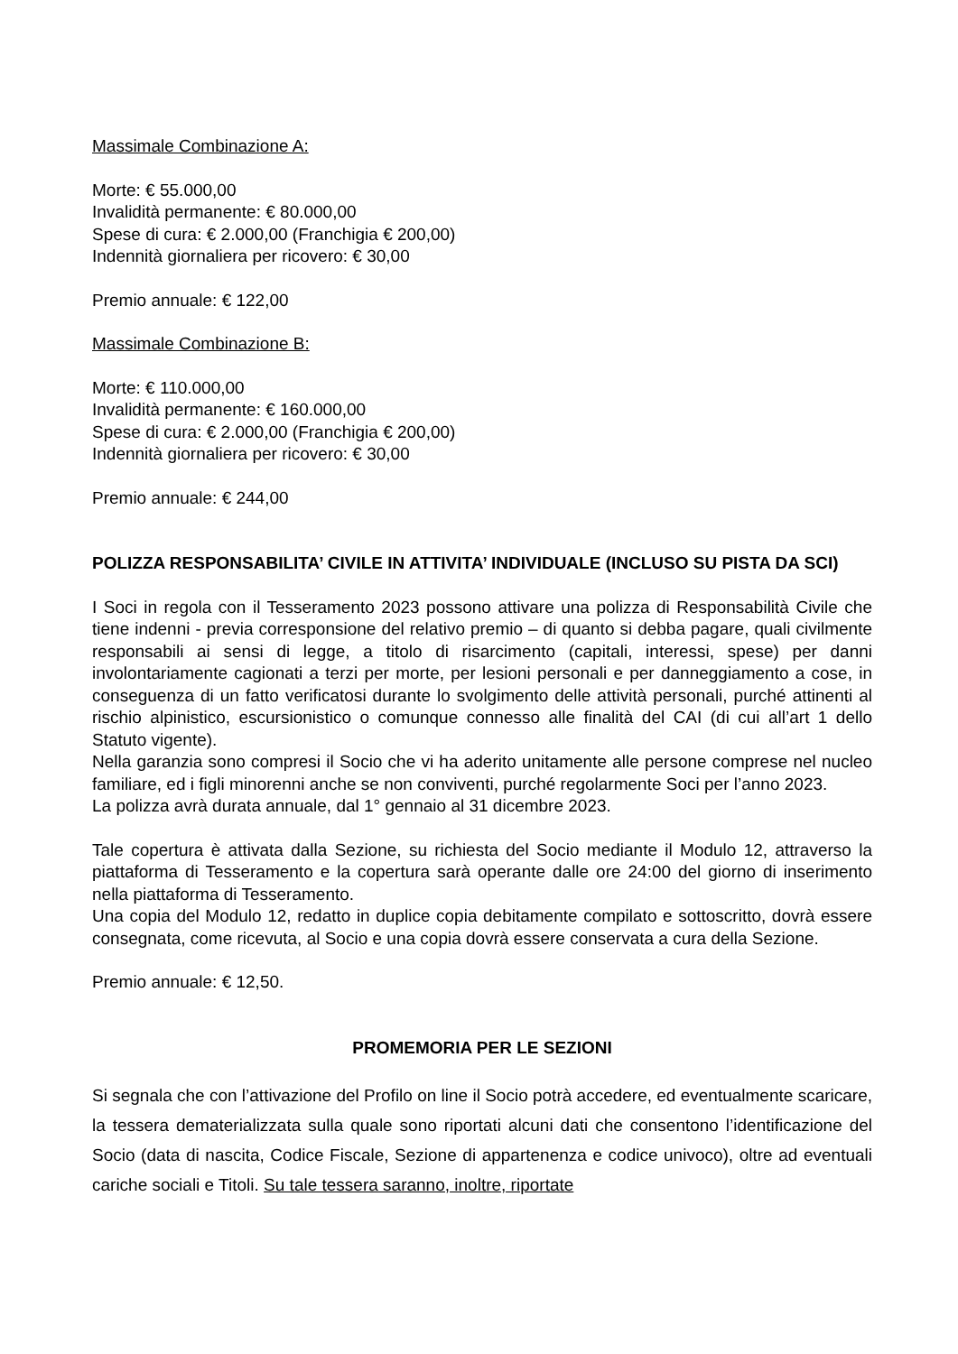Massimale Combinazione A:
Morte: € 55.000,00
Invalidità permanente: € 80.000,00
Spese di cura: € 2.000,00 (Franchigia € 200,00)
Indennità giornaliera per ricovero: € 30,00
Premio annuale: € 122,00
Massimale Combinazione B:
Morte: € 110.000,00
Invalidità permanente: € 160.000,00
Spese di cura: € 2.000,00 (Franchigia € 200,00)
Indennità giornaliera per ricovero: € 30,00
Premio annuale: € 244,00
POLIZZA RESPONSABILITA’ CIVILE IN ATTIVITA’ INDIVIDUALE (INCLUSO SU PISTA DA SCI)
I Soci in regola con il Tesseramento 2023 possono attivare una polizza di Responsabilità Civile che tiene indenni - previa corresponsione del relativo premio – di quanto si debba pagare, quali civilmente responsabili ai sensi di legge, a titolo di risarcimento (capitali, interessi, spese) per danni involontariamente cagionati a terzi per morte, per lesioni personali e per danneggiamento a cose, in conseguenza di un fatto verificatosi durante lo svolgimento delle attività personali, purché attinenti al rischio alpinistico, escursionistico o comunque connesso alle finalità del CAI (di cui all’art 1 dello Statuto vigente).
Nella garanzia sono compresi il Socio che vi ha aderito unitamente alle persone comprese nel nucleo familiare, ed i figli minorenni anche se non conviventi, purché regolarmente Soci per l’anno 2023.
La polizza avrà durata annuale, dal 1° gennaio al 31 dicembre 2023.
Tale copertura è attivata dalla Sezione, su richiesta del Socio mediante il Modulo 12, attraverso la piattaforma di Tesseramento e la copertura sarà operante dalle ore 24:00 del giorno di inserimento nella piattaforma di Tesseramento.
Una copia del Modulo 12, redatto in duplice copia debitamente compilato e sottoscritto, dovrà essere consegnata, come ricevuta, al Socio e una copia dovrà essere conservata a cura della Sezione.
Premio annuale: € 12,50.
PROMEMORIA PER LE SEZIONI
Si segnala che con l’attivazione del Profilo on line il Socio potrà accedere, ed eventualmente scaricare, la tessera dematerializzata sulla quale sono riportati alcuni dati che consentono l’identificazione del Socio (data di nascita, Codice Fiscale, Sezione di appartenenza e codice univoco), oltre ad eventuali cariche sociali e Titoli. Su tale tessera saranno, inoltre, riportate